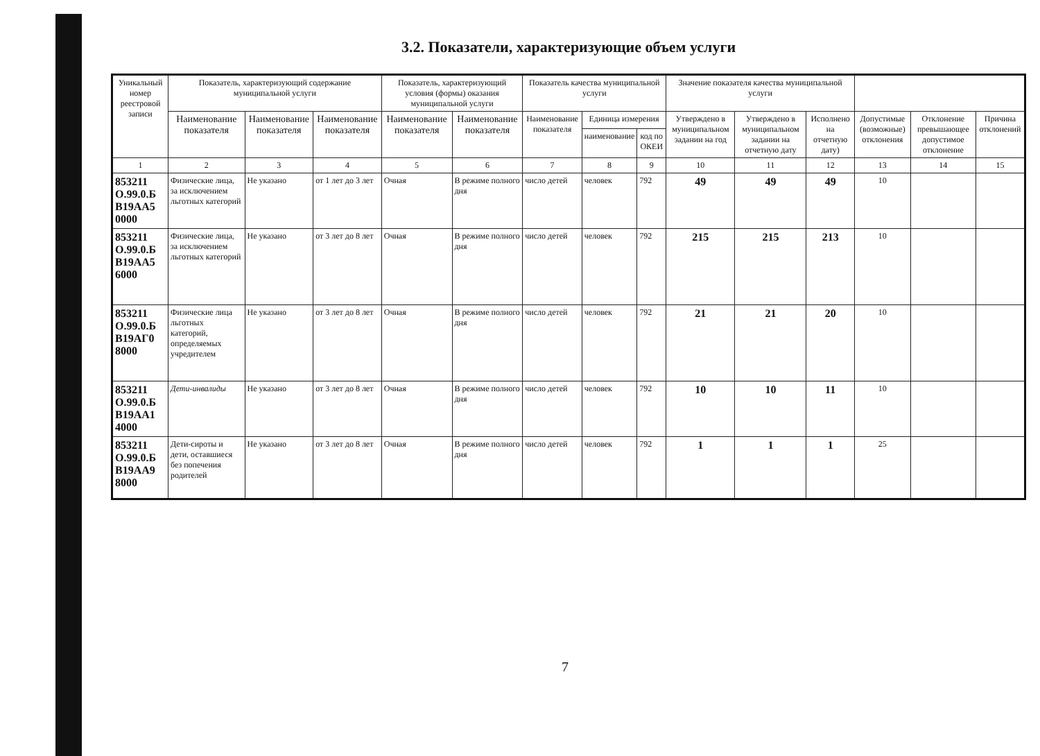3.2. Показатели, характеризующие объем услуги
| Уникальный номер реестровой записи | Показатель, характеризующий содержание муниципальной услуги | | | Показатель, характеризующий условия (формы) оказания муниципальной услуги | | Показатель качества муниципальной услуги | | | Значение показателя качества муниципальной услуги | | | | | |
| --- | --- | --- | --- | --- | --- | --- | --- | --- | --- | --- | --- | --- | --- | --- |
| | Наименование показателя | Наименование показателя | Наименование показателя | Наименование показателя | Наименование показателя | Наименование показателя | Единица измерения | | Утверждено в муниципальном задании на год | Утверждено в муниципальном задании на отчетную дату | Исполнено на отчетную дату) | Допустимые (возможные) отклонения | Отклонение превышающее допустимое отклонение | Причина отклонений |
| | | | | | | | наименование | код по ОКЕИ | | | | | | |
| 1 | 2 | 3 | 4 | 5 | 6 | 7 | 8 | 9 | 10 | 11 | 12 | 13 | 14 | 15 |
| 853211 О.99.0.Б В19АА5 0000 | Физические лица, за исключением льготных категорий | Не указано | от 1 лет до 3 лет | Очная | В режиме полного дня | число детей | человек | 792 | 49 | 49 | 49 | 10 | | |
| 853211 О.99.0.Б В19АА5 6000 | Физические лица, за исключением льготных категорий | Не указано | от 3 лет до 8 лет | Очная | В режиме полного дня | число детей | человек | 792 | 215 | 215 | 213 | 10 | | |
| 853211 О.99.0.Б В19АГ0 8000 | Физические лица льготных категорий, определяемых учредителем | Не указано | от 3 лет до 8 лет | Очная | В режиме полного дня | число детей | человек | 792 | 21 | 21 | 20 | 10 | | |
| 853211 О.99.0.Б В19АА1 4000 | Дети-инвалиды | Не указано | от 3 лет до 8 лет | Очная | В режиме полного дня | число детей | человек | 792 | 10 | 10 | 11 | 10 | | |
| 853211 О.99.0.Б В19АА9 8000 | Дети-сироты и дети, оставшиеся без попечения родителей | Не указано | от 3 лет до 8 лет | Очная | В режиме полного дня | число детей | человек | 792 | 1 | 1 | 1 | 25 | | |
7